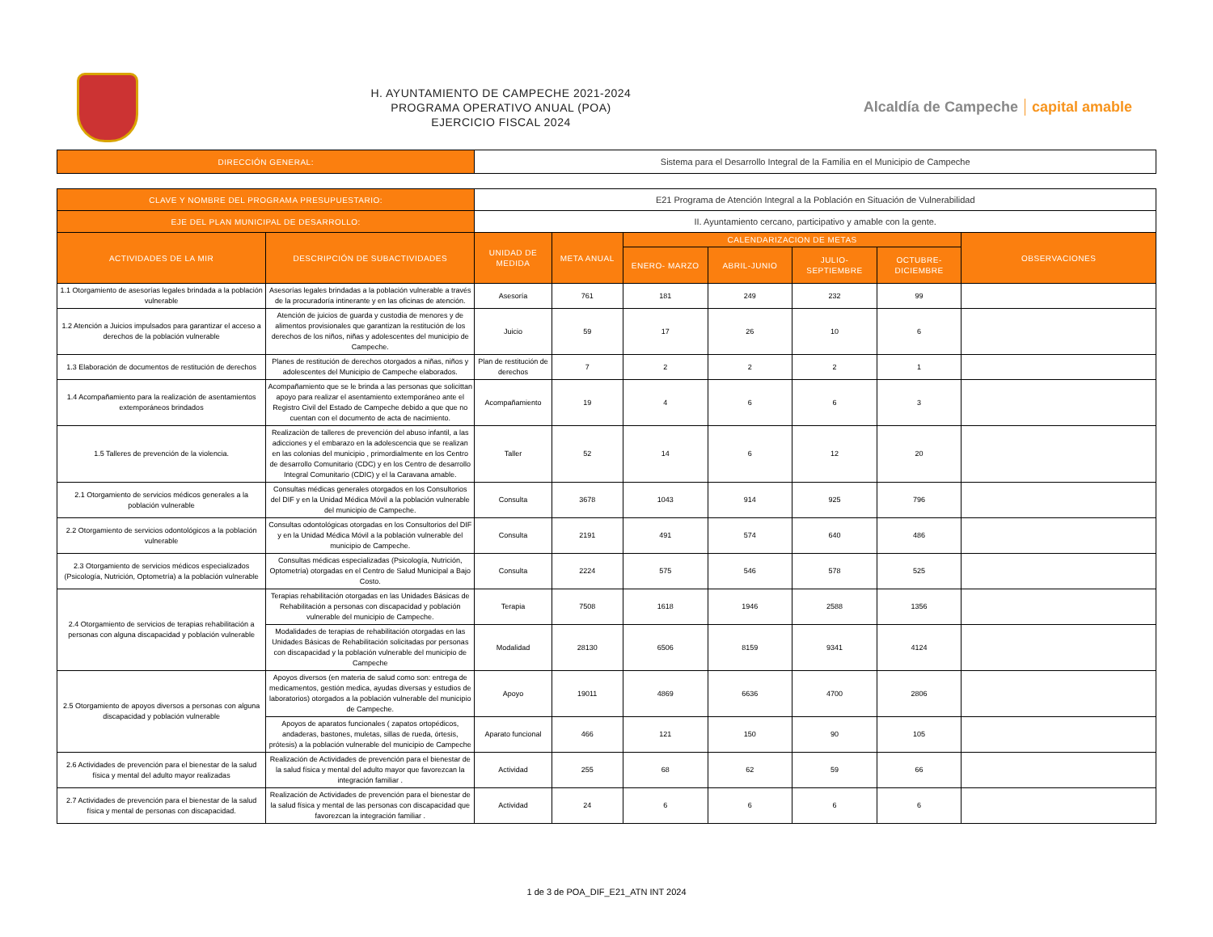H. AYUNTAMIENTO DE CAMPECHE 2021-2024
PROGRAMA OPERATIVO ANUAL (POA)
EJERCICIO FISCAL 2024
Alcaldía de Campeche capital amable
| DIRECCIÓN GENERAL: | Sistema para el Desarrollo Integral de la Familia en el Municipio de Campeche |
| CLAVE Y NOMBRE DEL PROGRAMA PRESUPUESTARIO: | | E21 Programa de Atención Integral a la Población en Situación de Vulnerabilidad | | | | | | |
| EJE DEL PLAN MUNICIPAL DE DESARROLLO: | | II. Ayuntamiento cercano, participativo y amable con la gente. | | | | | | |
| ACTIVIDADES DE LA MIR | DESCRIPCIÓN DE SUBACTIVIDADES | UNIDAD DE MEDIDA | META ANUAL | CALENDARIZACION DE METAS | | | | OBSERVACIONES |
| | | | | ENERO- MARZO | ABRIL-JUNIO | JULIO-SEPTIEMBRE | OCTUBRE-DICIEMBRE | |
| 1.1 Otorgamiento de asesorías legales brindada a la población vulnerable | Asesorías legales brindadas a la población vulnerable a través de la procuradoría intinerante y en las oficinas de atención. | Asesoría | 761 | 181 | 249 | 232 | 99 | |
| 1.2 Atención a Juicios impulsados para garantizar el acceso a derechos de la población vulnerable | Atención de juicios de guarda y custodia de menores y de alimentos provisionales que garantizan la restitución de los derechos de los niños, niñas y adolescentes del municipio de Campeche. | Juicio | 59 | 17 | 26 | 10 | 6 | |
| 1.3 Elaboración de documentos de restitución de derechos | Planes de restitución de derechos otorgados a niñas, niños y adolescentes del Municipio de Campeche elaborados. | Plan de restitución de derechos | 7 | 2 | 2 | 2 | 1 | |
| 1.4 Acompañamiento para la realización de asentamientos extemporáneos brindados | Acompañamiento que se le brinda a las personas que solicittan apoyo para realizar el asentamiento extemporáneo ante el Registro Civil del Estado de Campeche debido a que que no cuentan con el documento de acta de nacimiento. | Acompañamiento | 19 | 4 | 6 | 6 | 3 | |
| 1.5 Talleres de prevención de la violencia. | Realizaciòn de talleres de prevención del abuso infantil, a las adicciones y el embarazo en la adolescencia que se realizan en las colonias del municipio , primordialmente en los Centro de desarrollo Comunitario (CDC) y en los Centro de desarrollo Integral Comunitario (CDIC) y el la Caravana amable. | Taller | 52 | 14 | 6 | 12 | 20 | |
| 2.1 Otorgamiento de servicios médicos generales a la población vulnerable | Consultas médicas generales otorgados en los Consultorios del DIF y en la Unidad Médica Móvil a la población vulnerable del municipio de Campeche. | Consulta | 3678 | 1043 | 914 | 925 | 796 | |
| 2.2 Otorgamiento de servicios odontológicos a la población vulnerable | Consultas odontológicas otorgadas en los Consultorios del DIF y en la Unidad Médica Móvil a la población vulnerable del municipio de Campeche. | Consulta | 2191 | 491 | 574 | 640 | 486 | |
| 2.3 Otorgamiento de servicios médicos especializados (Psicología, Nutrición, Optometría) a la población vulnerable | Consultas médicas especializadas (Psicología, Nutrición, Optometría) otorgadas en el Centro de Salud Municipal a Bajo Costo. | Consulta | 2224 | 575 | 546 | 578 | 525 | |
| 2.4 Otorgamiento de servicios de terapias rehabilitación a personas con alguna discapacidad y población vulnerable | Terapias rehabilitación otorgadas en las Unidades Básicas de Rehabilitación a personas con discapacidad y población vulnerable del municipio de Campeche. | Terapia | 7508 | 1618 | 1946 | 2588 | 1356 | |
| | Modalidades de terapias de rehabilitación otorgadas en las Unidades Básicas de Rehabilitación solicitadas por personas con discapacidad y la población vulnerable del municipio de Campeche | Modalidad | 28130 | 6506 | 8159 | 9341 | 4124 | |
| 2.5 Otorgamiento de apoyos diversos a personas con alguna discapacidad y población vulnerable | Apoyos diversos (en materia de salud como son: entrega de medicamentos, gestión medica, ayudas diversas y estudios de laboratorios) otorgados a la población vulnerable del municipio de Campeche. | Apoyo | 19011 | 4869 | 6636 | 4700 | 2806 | |
| | Apoyos de aparatos funcionales ( zapatos ortopédicos, andaderas, bastones, muletas, sillas de rueda, órtesis, prótesis) a la población vulnerable del municipio de Campeche | Aparato funcional | 466 | 121 | 150 | 90 | 105 | |
| 2.6 Actividades de prevención para el bienestar de la salud física y mental del adulto mayor realizadas | Realización de Actividades de prevención para el bienestar de la salud física y mental del adulto mayor que favorezcan la integración familiar . | Actividad | 255 | 68 | 62 | 59 | 66 | |
| 2.7 Actividades de prevención para el bienestar de la salud física y mental de personas con discapacidad. | Realización de Actividades de prevención para el bienestar de la salud física y mental de las personas con discapacidad que favorezcan la integración familiar . | Actividad | 24 | 6 | 6 | 6 | 6 | |
1 de 3 de POA_DIF_E21_ATN INT 2024